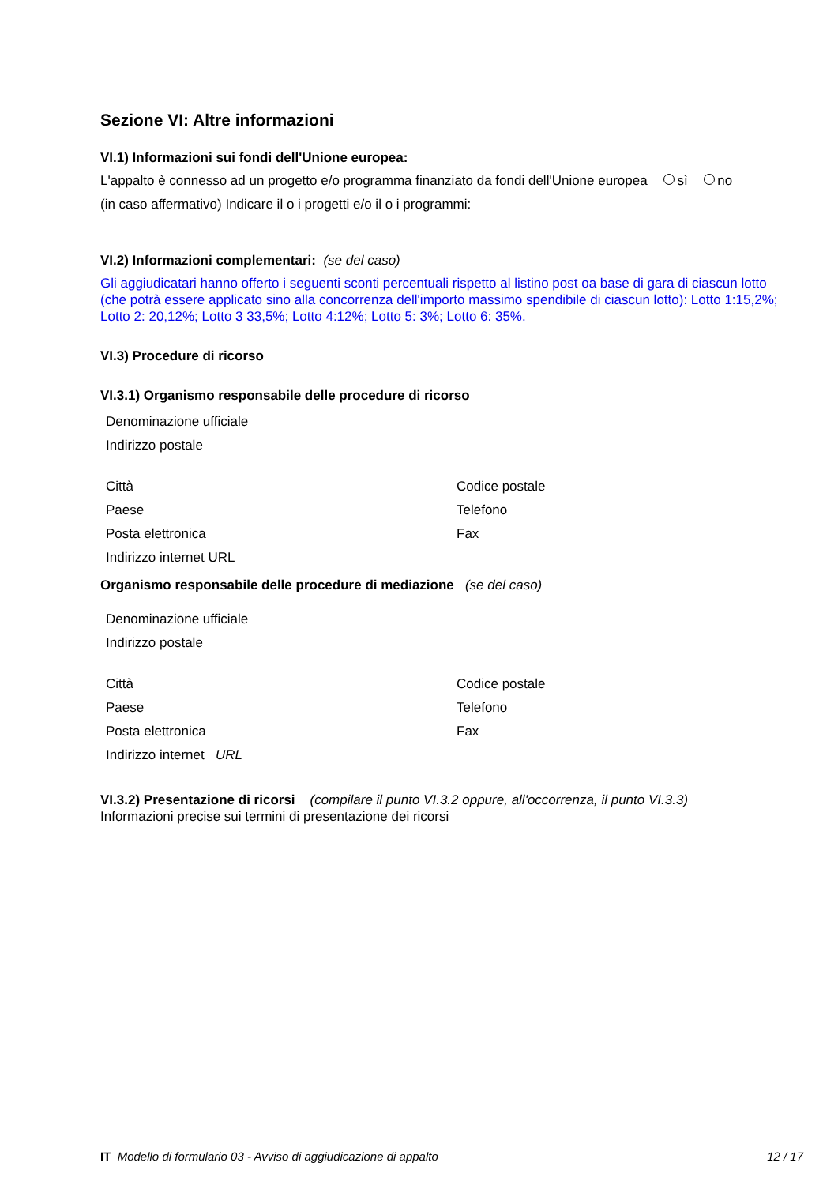Sezione VI: Altre informazioni
VI.1) Informazioni sui fondi dell'Unione europea:
L'appalto è connesso ad un progetto e/o programma finanziato da fondi dell'Unione europea sì no
(in caso affermativo) Indicare il o i progetti e/o il o i programmi:
VI.2) Informazioni complementari: (se del caso)
Gli aggiudicatari hanno offerto i seguenti sconti percentuali rispetto al listino post oa base di gara di ciascun lotto (che potrà essere applicato sino alla concorrenza dell'importo massimo spendibile di ciascun lotto): Lotto 1:15,2%; Lotto 2: 20,12%; Lotto 3 33,5%; Lotto 4:12%; Lotto 5: 3%; Lotto 6: 35%.
VI.3) Procedure di ricorso
VI.3.1) Organismo responsabile delle procedure di ricorso
Denominazione ufficiale
Indirizzo postale
Città Codice postale
Paese Telefono
Posta elettronica Fax
Indirizzo internet URL
Organismo responsabile delle procedure di mediazione (se del caso)
Denominazione ufficiale
Indirizzo postale
Città Codice postale
Paese Telefono
Posta elettronica Fax
Indirizzo internet URL
VI.3.2) Presentazione di ricorsi (compilare il punto VI.3.2 oppure, all'occorrenza, il punto VI.3.3)
Informazioni precise sui termini di presentazione dei ricorsi
IT Modello di formulario 03 - Avviso di aggiudicazione di appalto 12 / 17